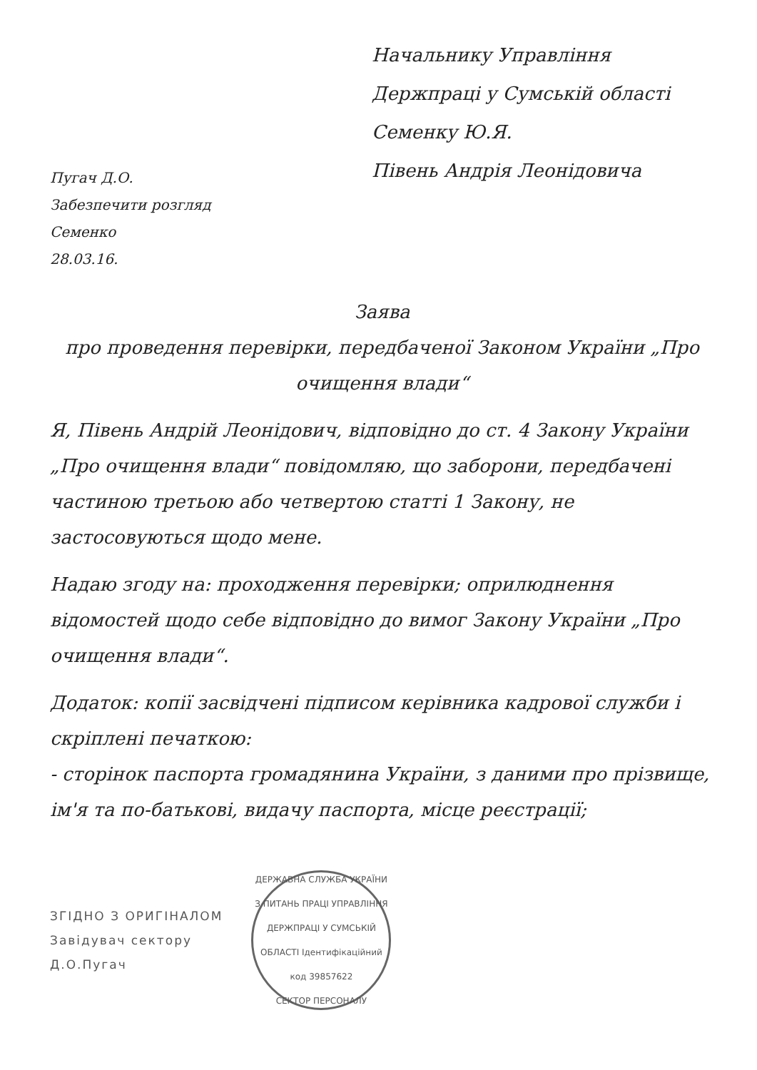Пугач Д.О.
Забезпечити розгляд
Семенко
28.03.16.
Начальнику Управління Держпраці у Сумській області
Семенку Ю.Я.
Півень Андрія Леонідовича
Заява
про проведення перевірки, передбаченої Законом України „Про очищення влади“
Я, Півень Андрій Леонідович, відповідно до ст. 4 Закону України „Про очищення влади“ повідомляю, що заборони, передбачені частиною третьою або четвертою статті 1 Закону, не застосовуються щодо мене.
Надаю згоду на: проходження перевірки; оприлюднення відомостей щодо себе відповідно до вимог Закону України „Про очищення влади“.
Додаток: копії засвідчені підписом керівника кадрової служби і скріплені печаткою:
- сторінок паспорта громадянина України, з даними про прізвище, ім'я та по-батькові, видачу паспорта, місце реєстрації;
ЗГІДНО З ОРИГІНАЛОМ
Завідувач сектору
Д.О.Пугач
ДЕРЖАВНА СЛУЖБА УКРАЇНИ З ПИТАНЬ ПРАЦІ УПРАВЛІННЯ ДЕРЖПРАЦІ У СУМСЬКІЙ ОБЛАСТІ Ідентифікаційний код 39857622
СЕКТОР ПЕРСОНАЛУ